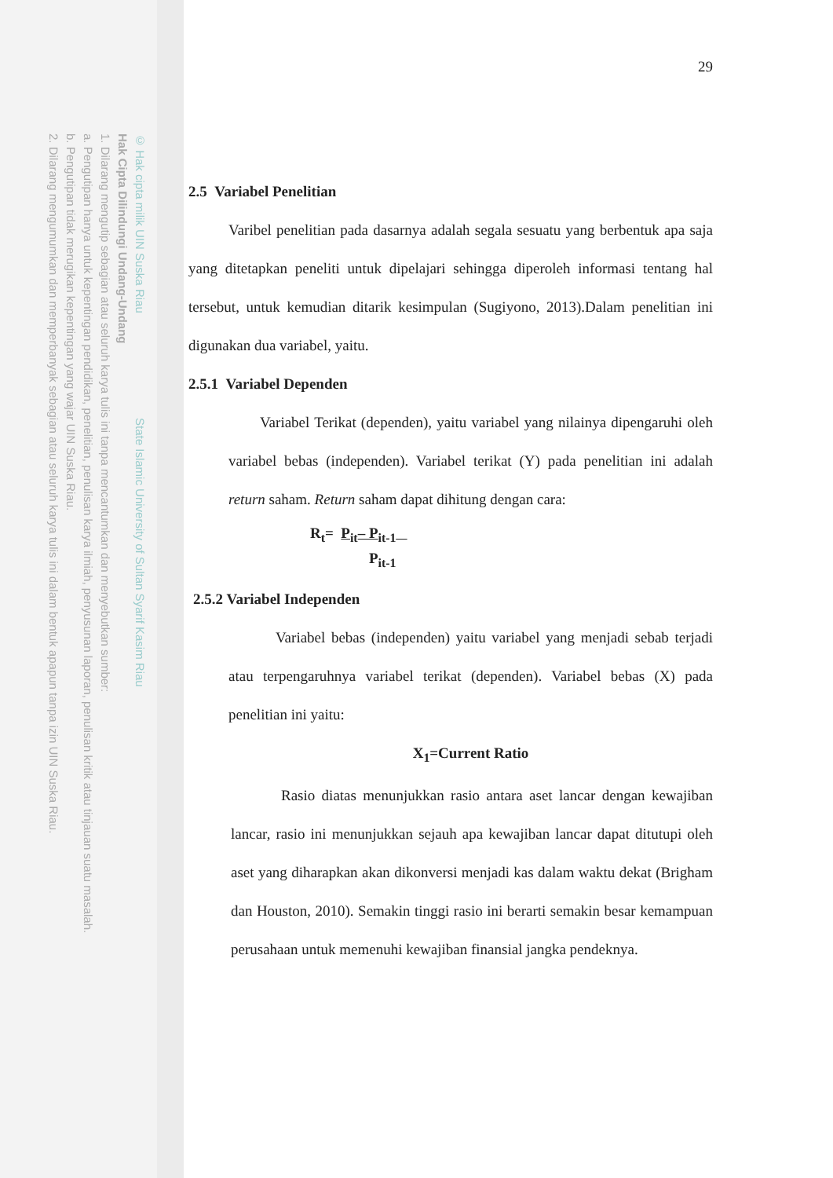© Hak cipta milik UIN Suska Riau State Islamic University of Sultan Syarif Kasim Riau
Hak Cipta Dilindungi Undang-Undang
1. Dilarang mengutip sebagian atau seluruh karya tulis ini tanpa mencantumkan dan menyebutkan sumber:
a. Pengutipan hanya untuk kepentingan pendidikan, penelitian, penulisan karya ilmiah, penyusunan laporan, penulisan kritik atau tinjauan suatu masalah.
b. Pengutipan tidak merugikan kepentingan yang wajar UIN Suska Riau.
2. Dilarang mengumumkan dan memperbanyak sebagian atau seluruh karya tulis ini dalam bentuk apapun tanpa izin UIN Suska Riau.
29
2.5 Variabel Penelitian
Varibel penelitian pada dasarnya adalah segala sesuatu yang berbentuk apa saja yang ditetapkan peneliti untuk dipelajari sehingga diperoleh informasi tentang hal tersebut, untuk kemudian ditarik kesimpulan (Sugiyono, 2013).Dalam penelitian ini digunakan dua variabel, yaitu.
2.5.1 Variabel Dependen
Variabel Terikat (dependen), yaitu variabel yang nilainya dipengaruhi oleh variabel bebas (independen). Variabel terikat (Y) pada penelitian ini adalah return saham. Return saham dapat dihitung dengan cara:
R<sub>t</sub>= P<sub>it</sub>– P<sub>it-1</sub>
P<sub>it-1</sub>
2.5.2 Variabel Independen
Variabel bebas (independen) yaitu variabel yang menjadi sebab terjadi atau terpengaruhnya variabel terikat (dependen). Variabel bebas (X) pada penelitian ini yaitu:
X<sub>1</sub>=Current Ratio
Rasio diatas menunjukkan rasio antara aset lancar dengan kewajiban lancar, rasio ini menunjukkan sejauh apa kewajiban lancar dapat ditutupi oleh aset yang diharapkan akan dikonversi menjadi kas dalam waktu dekat (Brigham dan Houston, 2010). Semakin tinggi rasio ini berarti semakin besar kemampuan perusahaan untuk memenuhi kewajiban finansial jangka pendeknya.